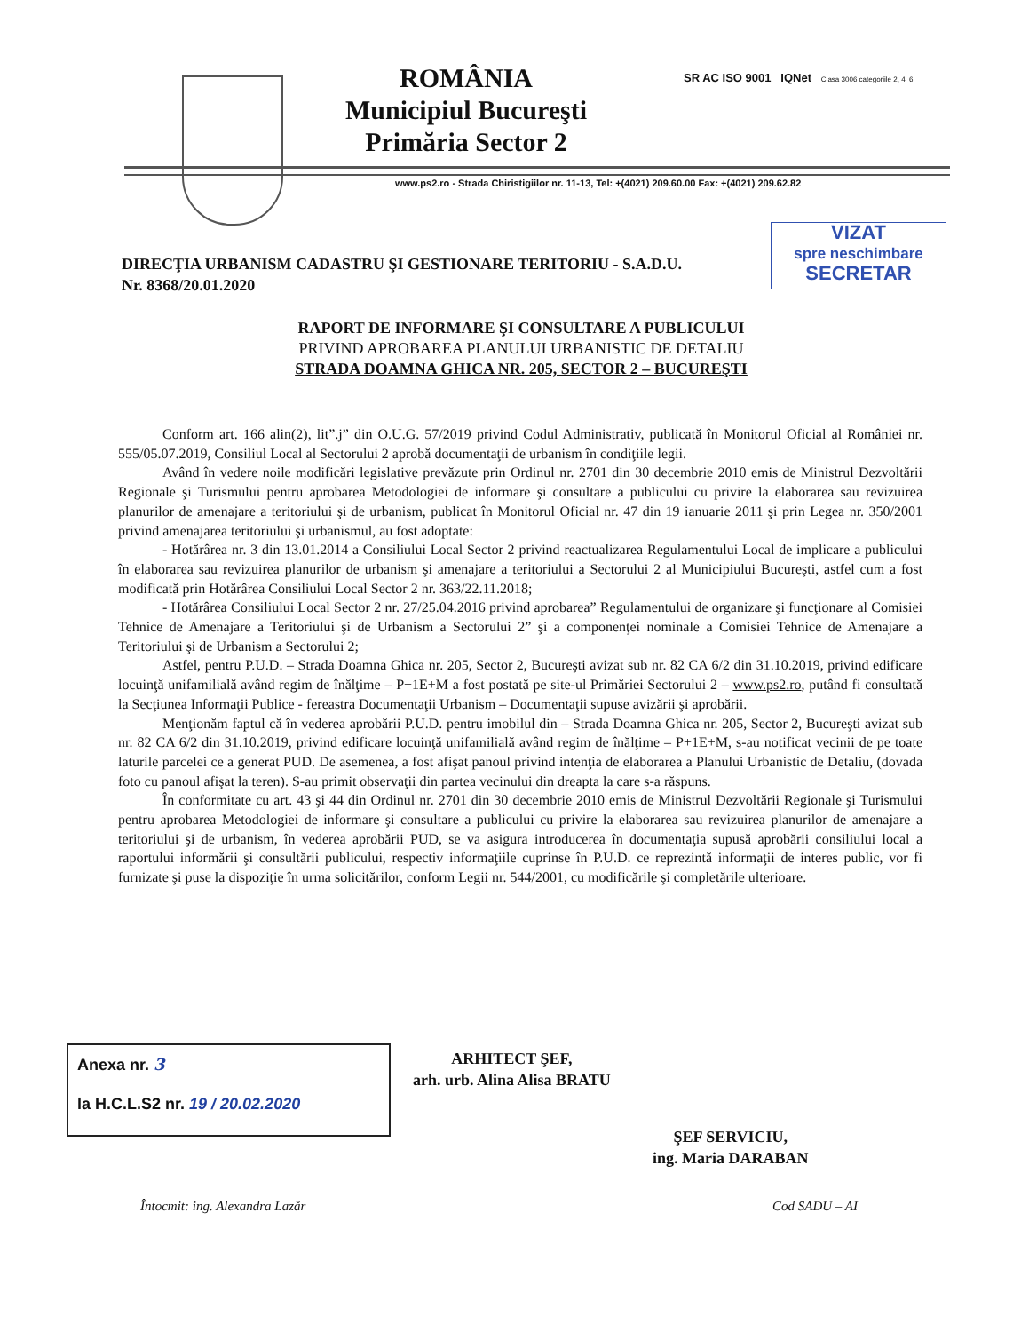ROMÂNIA
Municipiul Bucureşti
Primăria Sector 2
SR AC ISO 9001 IQNet Clasa 3006 categoriile 2, 4, 6
www.ps2.ro - Strada Chiristigiilor nr. 11-13, Tel: +(4021) 209.60.00 Fax: +(4021) 209.62.82
VIZAT
spre neschimbare
SECRETAR
DIRECŢIA URBANISM CADASTRU ŞI GESTIONARE TERITORIU - S.A.D.U.
Nr. 8368/20.01.2020
RAPORT DE INFORMARE ŞI CONSULTARE A PUBLICULUI
PRIVIND APROBAREA PLANULUI URBANISTIC DE DETALIU
STRADA DOAMNA GHICA NR. 205, SECTOR 2 – BUCUREŞTI
Conform art. 166 alin(2), lit”.j” din O.U.G. 57/2019 privind Codul Administrativ, publicată în Monitorul Oficial al României nr. 555/05.07.2019, Consiliul Local al Sectorului 2 aprobă documentaţii de urbanism în condiţiile legii.
Având în vedere noile modificări legislative prevăzute prin Ordinul nr. 2701 din 30 decembrie 2010 emis de Ministrul Dezvoltării Regionale şi Turismului pentru aprobarea Metodologiei de informare şi consultare a publicului cu privire la elaborarea sau revizuirea planurilor de amenajare a teritoriului şi de urbanism, publicat în Monitorul Oficial nr. 47 din 19 ianuarie 2011 şi prin Legea nr. 350/2001 privind amenajarea teritoriului şi urbanismul, au fost adoptate:
- Hotărârea nr. 3 din 13.01.2014 a Consiliului Local Sector 2 privind reactualizarea Regulamentului Local de implicare a publicului în elaborarea sau revizuirea planurilor de urbanism şi amenajare a teritoriului a Sectorului 2 al Municipiului Bucureşti, astfel cum a fost modificată prin Hotărârea Consiliului Local Sector 2 nr. 363/22.11.2018;
- Hotărârea Consiliului Local Sector 2 nr. 27/25.04.2016 privind aprobarea” Regulamentului de organizare şi funcţionare al Comisiei Tehnice de Amenajare a Teritoriului şi de Urbanism a Sectorului 2” şi a componenţei nominale a Comisiei Tehnice de Amenajare a Teritoriului şi de Urbanism a Sectorului 2;
Astfel, pentru P.U.D. – Strada Doamna Ghica nr. 205, Sector 2, Bucureşti avizat sub nr. 82 CA 6/2 din 31.10.2019, privind edificare locuinţă unifamilială având regim de înălţime – P+1E+M a fost postată pe site-ul Primăriei Sectorului 2 – www.ps2.ro, putând fi consultată la Secţiunea Informaţii Publice - fereastra Documentaţii Urbanism – Documentaţii supuse avizării şi aprobării.
Menţionăm faptul că în vederea aprobării P.U.D. pentru imobilul din – Strada Doamna Ghica nr. 205, Sector 2, Bucureşti avizat sub nr. 82 CA 6/2 din 31.10.2019, privind edificare locuinţă unifamilială având regim de înălţime – P+1E+M, s-au notificat vecinii de pe toate laturile parcelei ce a generat PUD. De asemenea, a fost afişat panoul privind intenţia de elaborarea a Planului Urbanistic de Detaliu, (dovada foto cu panoul afişat la teren). S-au primit observaţii din partea vecinului din dreapta la care s-a răspuns.
În conformitate cu art. 43 şi 44 din Ordinul nr. 2701 din 30 decembrie 2010 emis de Ministrul Dezvoltării Regionale şi Turismului pentru aprobarea Metodologiei de informare şi consultare a publicului cu privire la elaborarea sau revizuirea planurilor de amenajare a teritoriului şi de urbanism, în vederea aprobării PUD, se va asigura introducerea în documentaţia supusă aprobării consiliului local a raportului informării şi consultării publicului, respectiv informaţiile cuprinse în P.U.D. ce reprezintă informaţii de interes public, vor fi furnizate şi puse la dispoziţie în urma solicitărilor, conform Legii nr. 544/2001, cu modificările şi completările ulterioare.
Anexa nr. 3
la H.C.L.S2 nr. 19 / 20.02.2020
ARHITECT ŞEF,
arh. urb. Alina Alisa BRATU
ŞEF SERVICIU,
ing. Maria DARABAN
Întocmit: ing. Alexandra Lazăr Cod SADU – AI